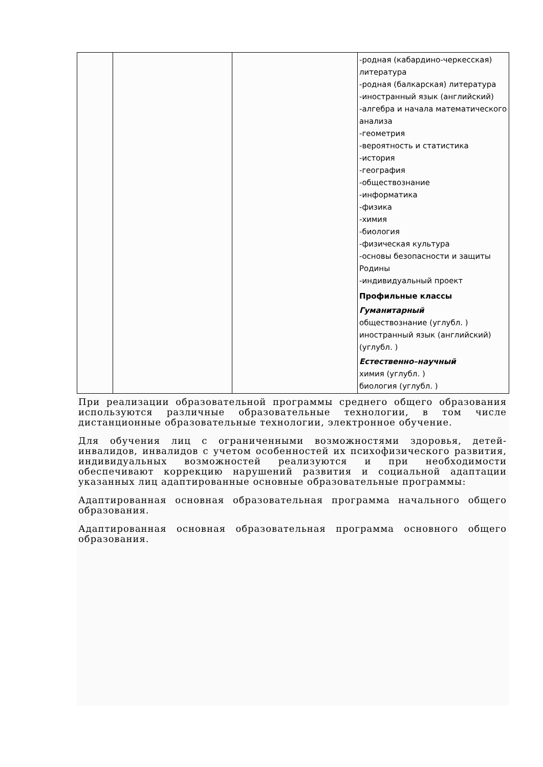| | | | -родная (кабардино-черкесская) литература -родная (балкарская) литература -иностранный язык (английский) -алгебра и начала математического анализа -геометрия -вероятность и статистика -история -география -обществознание -информатика -физика -химия -биология -физическая культура -основы безопасности и защиты Родины -индивидуальный проект Профильные классы Гуманитарный обществознание (углубл. ) иностранный язык (английский) (углубл. ) Естественно–научный химия (углубл. ) биология (углубл. ) |
При реализации образовательной программы среднего общего образования используются различные образовательные технологии, в том числе дистанционные образовательные технологии, электронное обучение.
Для обучения лиц с ограниченными возможностями здоровья, детей-инвалидов, инвалидов с учетом особенностей их психофизического развития, индивидуальных возможностей реализуются и при необходимости обеспечивают коррекцию нарушений развития и социальной адаптации указанных лиц адаптированные основные образовательные программы:
Адаптированная основная образовательная программа начального общего образования.
Адаптированная основная образовательная программа основного общего образования.